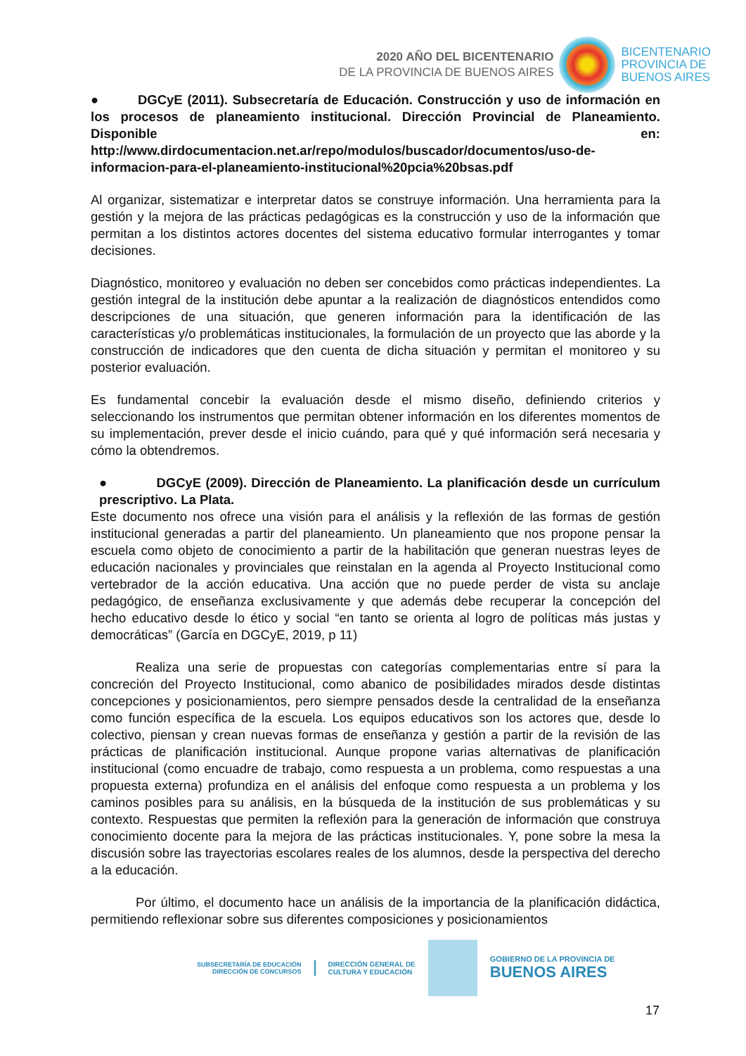2020 AÑO DEL BICENTENARIO
DE LA PROVINCIA DE BUENOS AIRES
BICENTENARIO
PROVINCIA DE
BUENOS AIRES
● DGCyE (2011). Subsecretaría de Educación. Construcción y uso de información en los procesos de planeamiento institucional. Dirección Provincial de Planeamiento. Disponible en: http://www.dirdocumentacion.net.ar/repo/modulos/buscador/documentos/uso-de-informacion-para-el-planeamiento-institucional%20pcia%20bsas.pdf
Al organizar, sistematizar e interpretar datos se construye información. Una herramienta para la gestión y la mejora de las prácticas pedagógicas es la construcción y uso de la información que permitan a los distintos actores docentes del sistema educativo formular interrogantes y tomar decisiones.
Diagnóstico, monitoreo y evaluación no deben ser concebidos como prácticas independientes. La gestión integral de la institución debe apuntar a la realización de diagnósticos entendidos como descripciones de una situación, que generen información para la identificación de las características y/o problemáticas institucionales, la formulación de un proyecto que las aborde y la construcción de indicadores que den cuenta de dicha situación y permitan el monitoreo y su posterior evaluación.
Es fundamental concebir la evaluación desde el mismo diseño, definiendo criterios y seleccionando los instrumentos que permitan obtener información en los diferentes momentos de su implementación, prever desde el inicio cuándo, para qué y qué información será necesaria y cómo la obtendremos.
● DGCyE (2009). Dirección de Planeamiento. La planificación desde un currículum prescriptivo. La Plata.
Este documento nos ofrece una visión para el análisis y la reflexión de las formas de gestión institucional generadas a partir del planeamiento. Un planeamiento que nos propone pensar la escuela como objeto de conocimiento a partir de la habilitación que generan nuestras leyes de educación nacionales y provinciales que reinstalan en la agenda al Proyecto Institucional como vertebrador de la acción educativa. Una acción que no puede perder de vista su anclaje pedagógico, de enseñanza exclusivamente y que además debe recuperar la concepción del hecho educativo desde lo ético y social “en tanto se orienta al logro de políticas más justas y democráticas” (García en DGCyE, 2019, p 11)
Realiza una serie de propuestas con categorías complementarias entre sí para la concreción del Proyecto Institucional, como abanico de posibilidades mirados desde distintas concepciones y posicionamientos, pero siempre pensados desde la centralidad de la enseñanza como función específica de la escuela. Los equipos educativos son los actores que, desde lo colectivo, piensan y crean nuevas formas de enseñanza y gestión a partir de la revisión de las prácticas de planificación institucional. Aunque propone varias alternativas de planificación institucional (como encuadre de trabajo, como respuesta a un problema, como respuestas a una propuesta externa) profundiza en el análisis del enfoque como respuesta a un problema y los caminos posibles para su análisis, en la búsqueda de la institución de sus problemáticas y su contexto. Respuestas que permiten la reflexión para la generación de información que construya conocimiento docente para la mejora de las prácticas institucionales. Y, pone sobre la mesa la discusión sobre las trayectorias escolares reales de los alumnos, desde la perspectiva del derecho a la educación.
Por último, el documento hace un análisis de la importancia de la planificación didáctica, permitiendo reflexionar sobre sus diferentes composiciones y posicionamientos
SUBSECRETARÍA DE EDUCACIÓN
DIRECCIÓN DE CONCURSOS
DIRECCIÓN GENERAL DE
CULTURA Y EDUCACIÓN
GOBIERNO DE LA PROVINCIA DE
BUENOS AIRES
17